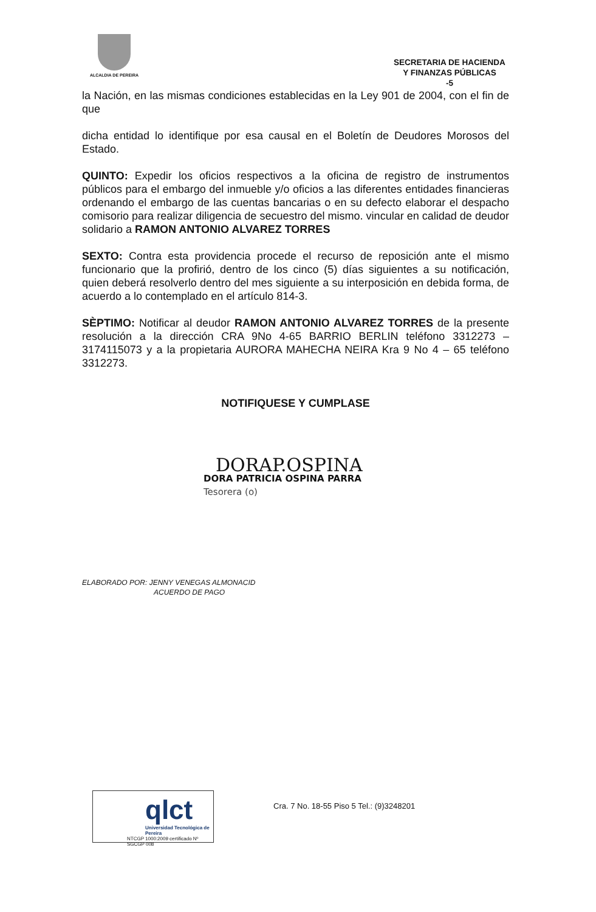ALCALDIA DE PEREIRA
SECRETARIA DE HACIENDA
Y FINANZAS PÚBLICAS
-5
la Nación, en las mismas condiciones establecidas en la Ley 901 de 2004, con el fin de que
dicha entidad lo identifique por esa causal en el Boletín de Deudores Morosos del Estado.
QUINTO: Expedir los oficios respectivos a la oficina de registro de instrumentos públicos para el embargo del inmueble y/o oficios a las diferentes entidades financieras ordenando el embargo de las cuentas bancarias o en su defecto elaborar el despacho comisorio para realizar diligencia de secuestro del mismo. vincular en calidad de deudor solidario a RAMON ANTONIO ALVAREZ TORRES
SEXTO: Contra esta providencia procede el recurso de reposición ante el mismo funcionario que la profirió, dentro de los cinco (5) días siguientes a su notificación, quien deberá resolverlo dentro del mes siguiente a su interposición en debida forma, de acuerdo a lo contemplado en el artículo 814-3.
SÈPTIMO: Notificar al deudor RAMON ANTONIO ALVAREZ TORRES de la presente resolución a la dirección CRA 9No 4-65 BARRIO BERLIN teléfono 3312273 – 3174115073 y a la propietaria AURORA MAHECHA NEIRA Kra 9 No 4 – 65 teléfono 3312273.
NOTIFIQUESE Y CUMPLASE
DORAP.OSPINA
DORA PATRICIA OSPINA PARRA
Tesorera (o)
ELABORADO POR: JENNY VENEGAS ALMONACID
ACUERDO DE PAGO
qlct
Universidad Tecnológica de Pereira
NTCGP 1000:2009 certificado Nº SGCGP 008
Cra. 7 No. 18-55 Piso 5 Tel.: (9)3248201